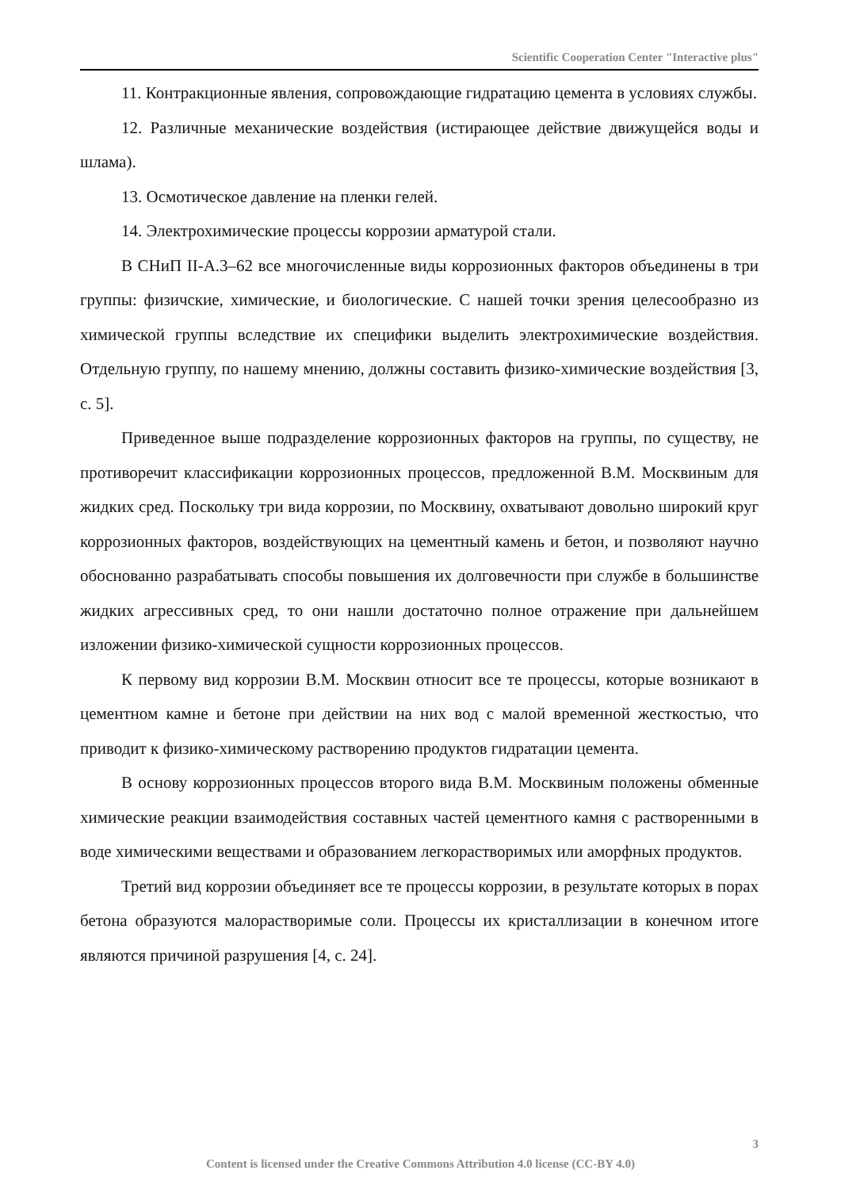Scientific Cooperation Center "Interactive plus"
11. Контракционные явления, сопровождающие гидратацию цемента в условиях службы.
12. Различные механические воздействия (истирающее действие движущейся воды и шлама).
13. Осмотическое давление на пленки гелей.
14. Электрохимические процессы коррозии арматурой стали.
В СНиП II-А.3–62 все многочисленные виды коррозионных факторов объединены в три группы: физичские, химические, и биологические. С нашей точки зрения целесообразно из химической группы вследствие их специфики выделить электрохимические воздействия. Отдельную группу, по нашему мнению, должны составить физико-химические воздействия [3, с. 5].
Приведенное выше подразделение коррозионных факторов на группы, по существу, не противоречит классификации коррозионных процессов, предложенной В.М. Москвиным для жидких сред. Поскольку три вида коррозии, по Москвину, охватывают довольно широкий круг коррозионных факторов, воздействующих на цементный камень и бетон, и позволяют научно обоснованно разрабатывать способы повышения их долговечности при службе в большинстве жидких агрессивных сред, то они нашли достаточно полное отражение при дальнейшем изложении физико-химической сущности коррозионных процессов.
К первому вид коррозии В.М. Москвин относит все те процессы, которые возникают в цементном камне и бетоне при действии на них вод с малой временной жесткостью, что приводит к физико-химическому растворению продуктов гидратации цемента.
В основу коррозионных процессов второго вида В.М. Москвиным положены обменные химические реакции взаимодействия составных частей цементного камня с растворенными в воде химическими веществами и образованием легкорастворимых или аморфных продуктов.
Третий вид коррозии объединяет все те процессы коррозии, в результате которых в порах бетона образуются малорастворимые соли. Процессы их кристаллизации в конечном итоге являются причиной разрушения [4, с. 24].
3
Content is licensed under the Creative Commons Attribution 4.0 license (CC-BY 4.0)